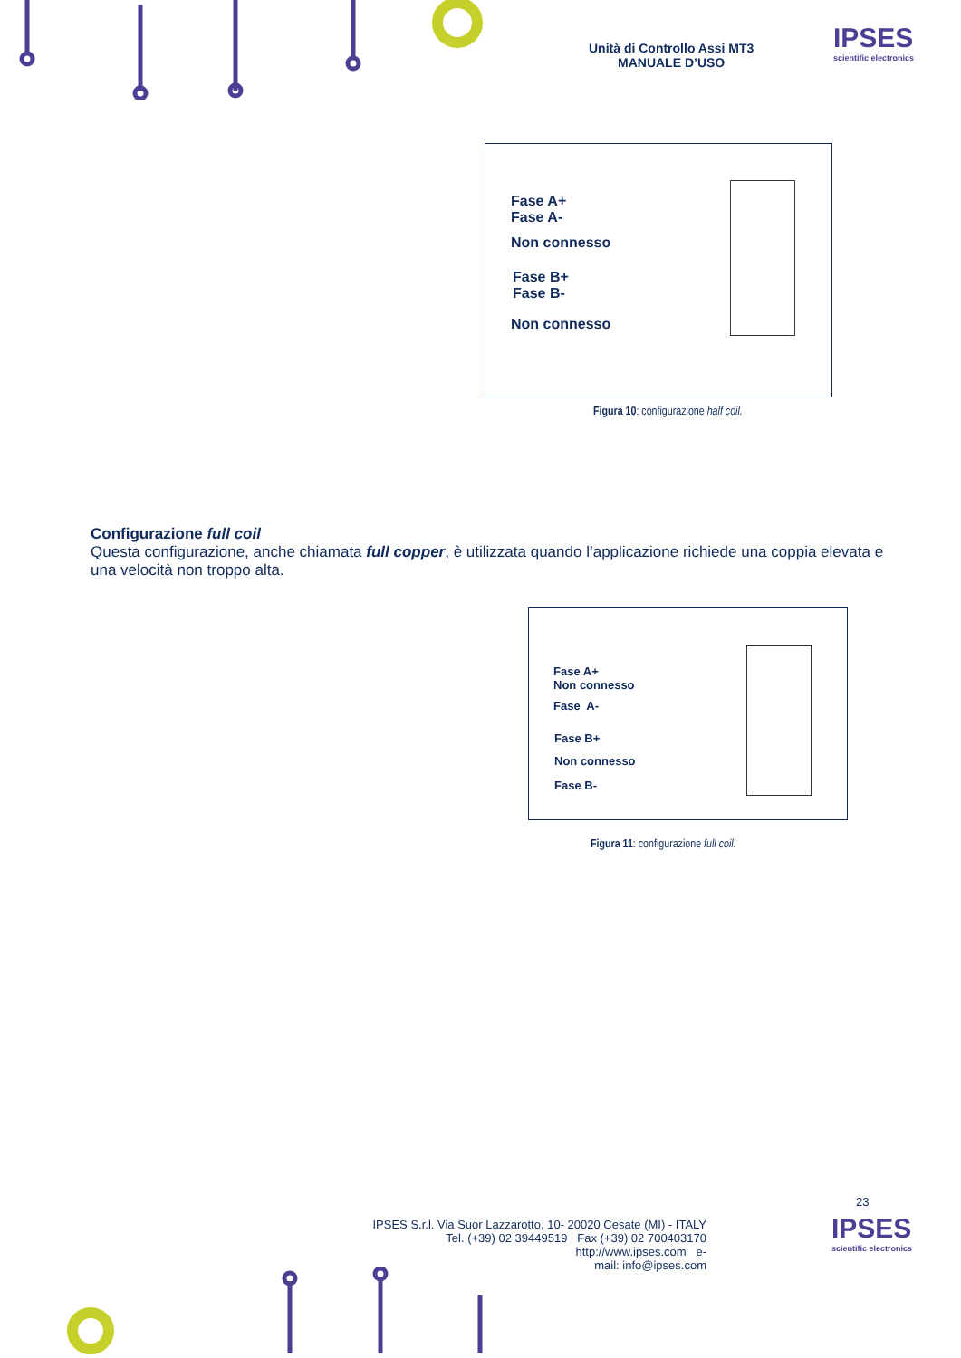Unità di Controllo Assi MT3
MANUALE D’USO
IPSES
scientific electronics
Fase A+
Fase A-
Non connesso
Fase B+
Fase B-
Non connesso
Figura 10: configurazione half coil.
Configurazione full coil
Questa configurazione, anche chiamata full copper, è utilizzata quando l’applicazione richiede una coppia elevata e una velocità non troppo alta.
Fase A+
Non connesso
Fase A-
Fase B+
Non connesso
Fase B-
Figura 11: configurazione full coil.
23
IPSES S.r.l. Via Suor Lazzarotto, 10- 20020 Cesate (MI) - ITALY
Tel. (+39) 02 39449519 Fax (+39) 02 700403170
http://www.ipses.com e-
mail: info@ipses.com
IPSES
scientific electronics